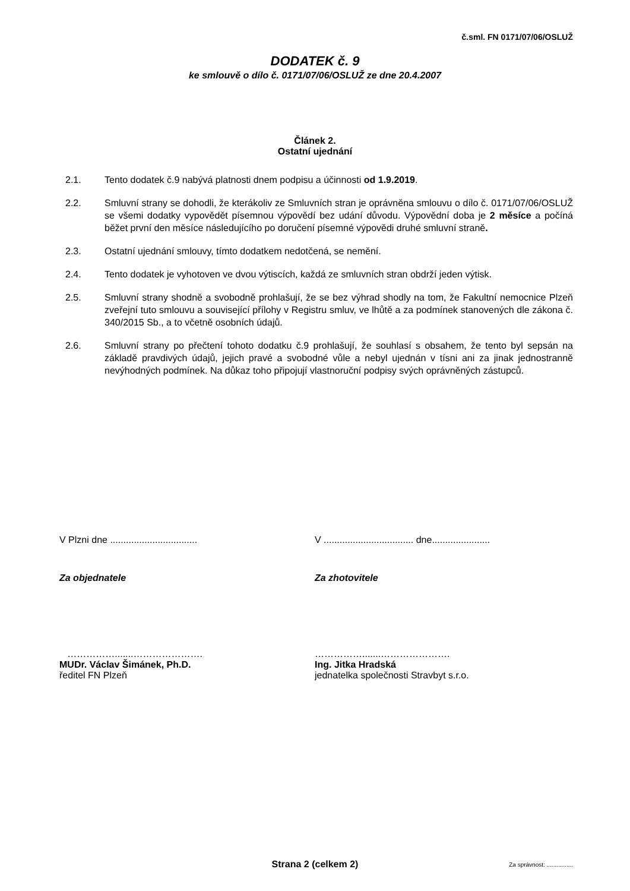č.sml. FN 0171/07/06/OSLUŽ
DODATEK č. 9
ke smlouvě o dílo č. 0171/07/06/OSLUŽ ze dne 20.4.2007
Článek 2.
Ostatní ujednání
2.1. Tento dodatek č.9 nabývá platnosti dnem podpisu a účinnosti od 1.9.2019.
2.2. Smluvní strany se dohodli, že kterákoliv ze Smluvních stran je oprávněna smlouvu o dílo č. 0171/07/06/OSLUŽ se všemi dodatky vypovědět písemnou výpovědí bez udání důvodu. Výpovědní doba je 2 měsíce a počíná běžet první den měsíce následujícího po doručení písemné výpovědi druhé smluvní straně.
2.3. Ostatní ujednání smlouvy, tímto dodatkem nedotčená, se nemění.
2.4. Tento dodatek je vyhotoven ve dvou výtiscích, každá ze smluvních stran obdrží jeden výtisk.
2.5. Smluvní strany shodně a svobodně prohlašují, že se bez výhrad shodly na tom, že Fakultní nemocnice Plzeň zveřejní tuto smlouvu a související přílohy v Registru smluv, ve lhůtě a za podmínek stanovených dle zákona č. 340/2015 Sb., a to včetně osobních údajů.
2.6. Smluvní strany po přečtení tohoto dodatku č.9 prohlašují, že souhlasí s obsahem, že tento byl sepsán na základě pravdivých údajů, jejich pravé a svobodné vůle a nebyl ujednán v tísni ani za jinak jednostranně nevýhodných podmínek. Na důkaz toho připojují vlastnoruční podpisy svých oprávněných zástupců.
V Plzni dne .................................
Za objednatele
…………….......………………….
MUDr. Václav Šimánek, Ph.D.
ředitel FN Plzeň
V .................................. dne......................
Za zhotovitele
…………….......………………….
Ing. Jitka Hradská
jednatelka společnosti Stravbyt s.r.o.
Strana 2 (celkem 2)
Za správnost: ................